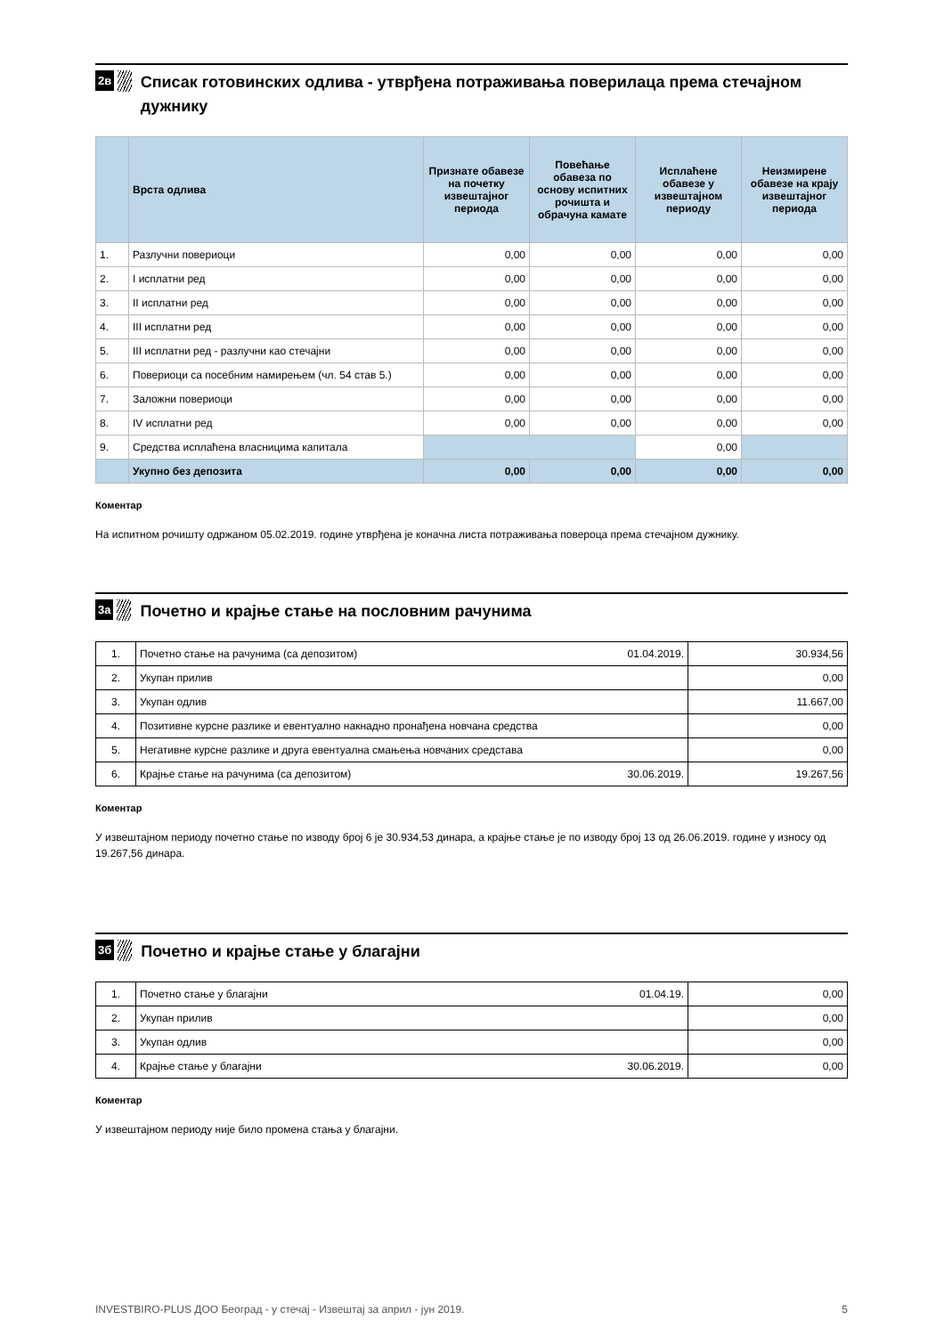2в
Списак готовинских одлива - утврђена потраживања поверилаца према стечајном дужнику
| | Врста одлива | Признате обавезе на почетку извештајног периода | Повећање обавеза по основу испитних рочишта и обрачуна камате | Исплаћене обавезе у извештајном периоду | Неизмирене обавезе на крају извештајног периода |
| --- | --- | --- | --- | --- | --- |
| 1. | Разлучни повериоци | 0,00 | 0,00 | 0,00 | 0,00 |
| 2. | I исплатни ред | 0,00 | 0,00 | 0,00 | 0,00 |
| 3. | II исплатни ред | 0,00 | 0,00 | 0,00 | 0,00 |
| 4. | III исплатни ред | 0,00 | 0,00 | 0,00 | 0,00 |
| 5. | III исплатни ред - разлучни као стечајни | 0,00 | 0,00 | 0,00 | 0,00 |
| 6. | Повериоци са посебним намирењем (чл. 54 став 5.) | 0,00 | 0,00 | 0,00 | 0,00 |
| 7. | Заложни повериоци | 0,00 | 0,00 | 0,00 | 0,00 |
| 8. | IV исплатни ред | 0,00 | 0,00 | 0,00 | 0,00 |
| 9. | Средства исплаћена власницима капитала | | | 0,00 | |
| | Укупно без депозита | 0,00 | 0,00 | 0,00 | 0,00 |
Коментар
На испитном рочишту одржаном 05.02.2019. године утврђена је коначна листа потраживања повероца према стечајном дужнику.
3а
Почетно и крајње стање на пословним рачунима
| 1. | Почетно стање на рачунима (са депозитом) | 01.04.2019. | 30.934,56 |
| 2. | Укупан прилив | | 0,00 |
| 3. | Укупан одлив | | 11.667,00 |
| 4. | Позитивне курсне разлике и евентуално накнадно пронађена новчана средства | | 0,00 |
| 5. | Негативне курсне разлике и друга евентуална смањења новчаних средстава | | 0,00 |
| 6. | Крајње стање на рачунима (са депозитом) | 30.06.2019. | 19.267,56 |
Коментар
У извештајном периоду почетно стање по изводу број 6 је 30.934,53 динара, а крајње стање је по изводу број 13 од 26.06.2019. године у износу од 19.267,56 динара.
3б
Почетно и крајње стање у благајни
| 1. | Почетно стање у благајни | 01.04.19. | 0,00 |
| 2. | Укупан прилив | | 0,00 |
| 3. | Укупан одлив | | 0,00 |
| 4. | Крајње стање у благајни | 30.06.2019. | 0,00 |
Коментар
У извештајном периоду није било промена стања у благајни.
INVESTBIRO-PLUS ДОО Београд - у стечај - Извештај за април - јун 2019. 5